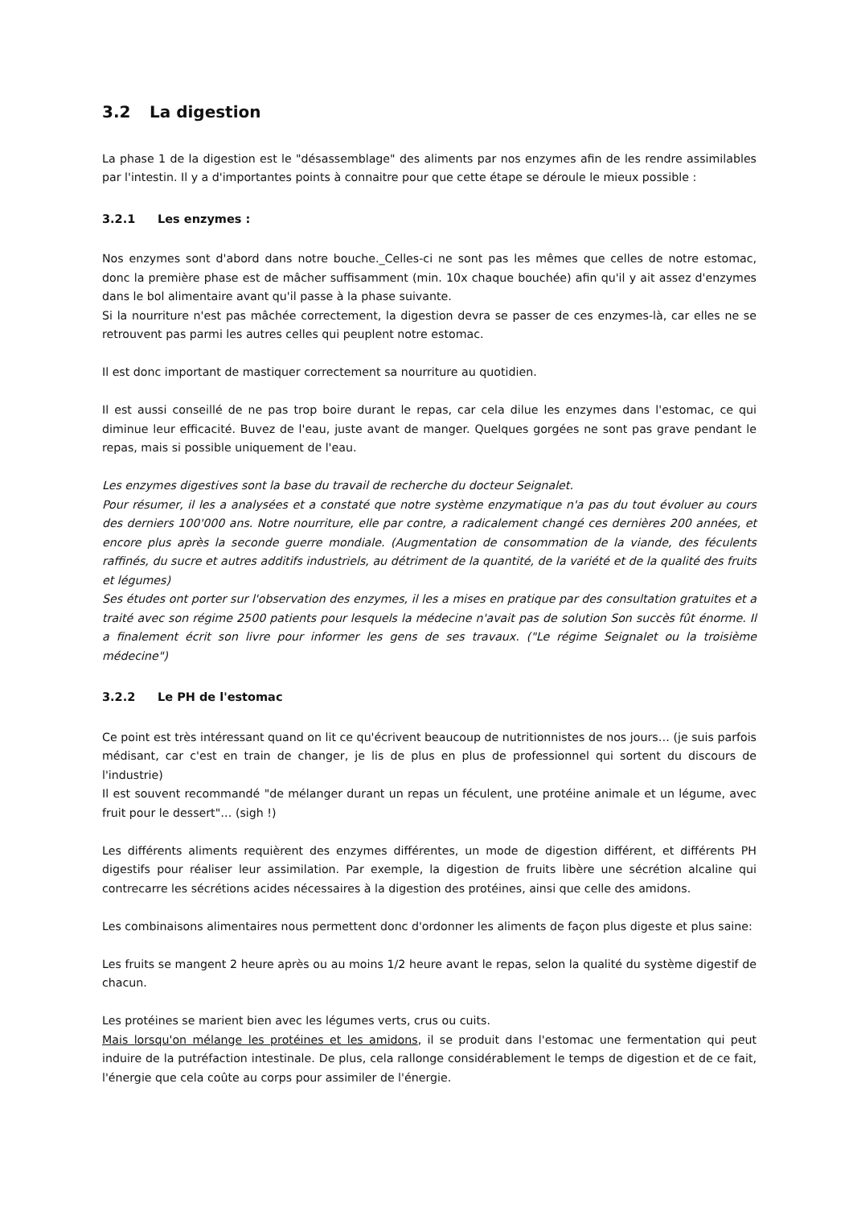3.2 La digestion
La phase 1 de la digestion est le "désassemblage" des aliments par nos enzymes afin de les rendre assimilables par l'intestin. Il y a d'importantes points à connaitre pour que cette étape se déroule le mieux possible :
3.2.1 Les enzymes :
Nos enzymes sont d'abord dans notre bouche._Celles-ci ne sont pas les mêmes que celles de notre estomac, donc la première phase est de mâcher suffisamment (min. 10x chaque bouchée) afin qu'il y ait assez d'enzymes dans le bol alimentaire avant qu'il passe à la phase suivante.
Si la nourriture n'est pas mâchée correctement, la digestion devra se passer de ces enzymes-là, car elles ne se retrouvent pas parmi les autres celles qui peuplent notre estomac.
Il est donc important de mastiquer correctement sa nourriture au quotidien.
Il est aussi conseillé de ne pas trop boire durant le repas, car cela dilue les enzymes dans l'estomac, ce qui diminue leur efficacité. Buvez de l'eau, juste avant de manger. Quelques gorgées ne sont pas grave pendant le repas, mais si possible uniquement de l'eau.
Les enzymes digestives sont la base du travail de recherche du docteur Seignalet.
Pour résumer, il les a analysées et a constaté que notre système enzymatique n'a pas du tout évoluer au cours des derniers 100'000 ans. Notre nourriture, elle par contre, a radicalement changé ces dernières 200 années, et encore plus après la seconde guerre mondiale. (Augmentation de consommation de la viande, des féculents raffinés, du sucre et autres additifs industriels, au détriment de la quantité, de la variété et de la qualité des fruits et légumes)
Ses études ont porter sur l'observation des enzymes, il les a mises en pratique par des consultation gratuites et a traité avec son régime 2500 patients pour lesquels la médecine n'avait pas de solution Son succès fût énorme. Il a finalement écrit son livre pour informer les gens de ses travaux. ("Le régime Seignalet ou la troisième médecine")
3.2.2 Le PH de l'estomac
Ce point est très intéressant quand on lit ce qu'écrivent beaucoup de nutritionnistes de nos jours… (je suis parfois médisant, car c'est en train de changer, je lis de plus en plus de professionnel qui sortent du discours de l'industrie)
Il est souvent recommandé "de mélanger durant un repas un féculent, une protéine animale et un légume, avec fruit pour le dessert"… (sigh !)
Les différents aliments requièrent des enzymes différentes, un mode de digestion différent, et différents PH digestifs pour réaliser leur assimilation. Par exemple, la digestion de fruits libère une sécrétion alcaline qui contrecarre les sécrétions acides nécessaires à la digestion des protéines, ainsi que celle des amidons.
Les combinaisons alimentaires nous permettent donc d'ordonner les aliments de façon plus digeste et plus saine:
Les fruits se mangent 2 heure après ou au moins 1/2 heure avant le repas, selon la qualité du système digestif de chacun.
Les protéines se marient bien avec les légumes verts, crus ou cuits.
Mais lorsqu'on mélange les protéines et les amidons, il se produit dans l'estomac une fermentation qui peut induire de la putréfaction intestinale. De plus, cela rallonge considérablement le temps de digestion et de ce fait, l'énergie que cela coûte au corps pour assimiler de l'énergie.